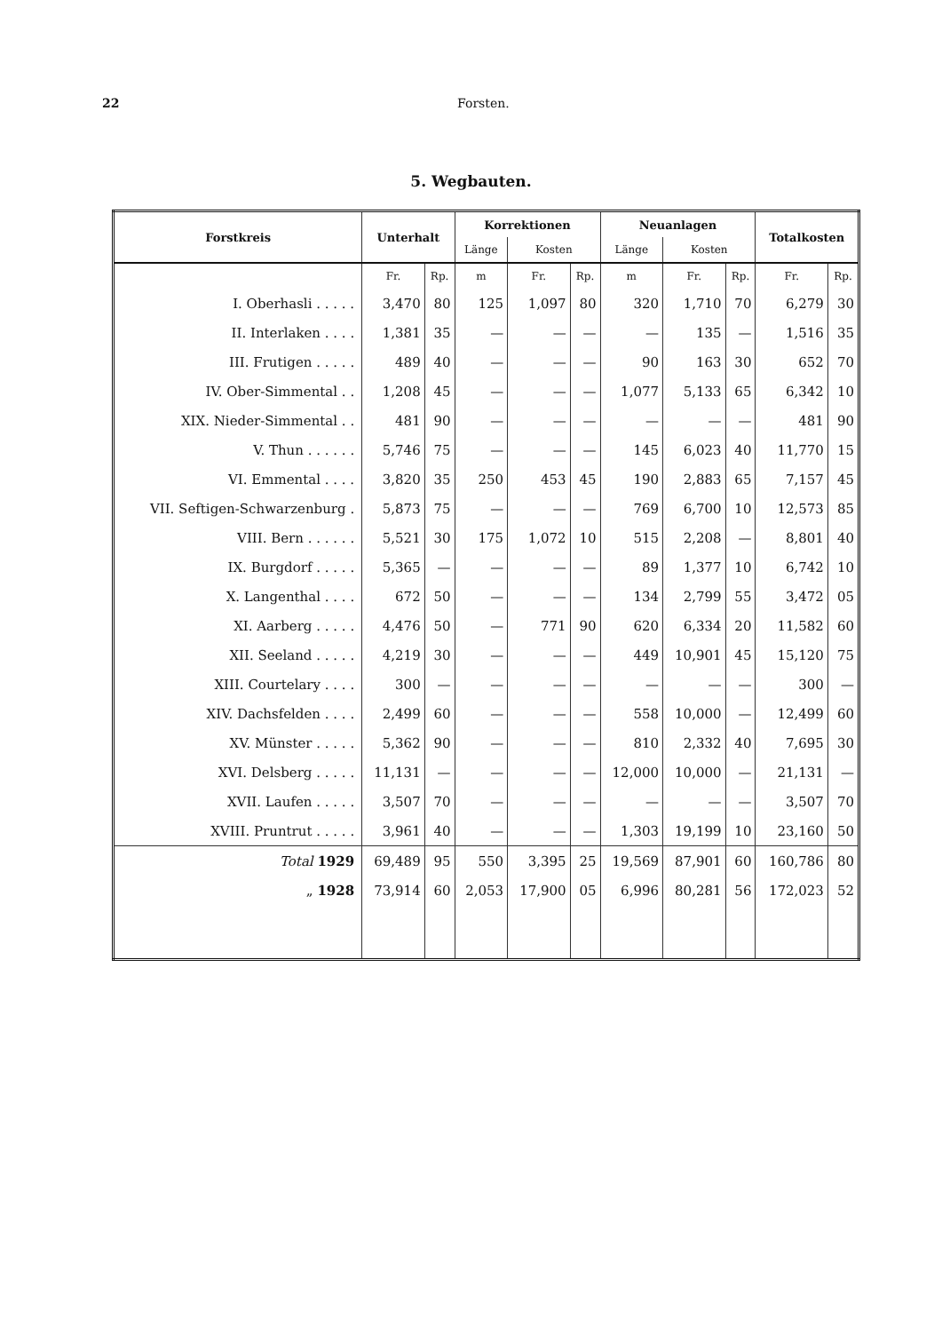22 Forsten.
5. Wegbauten.
| Forstkreis | Unterhalt | | Korrektionen | | | Neuanlagen | | | Totalkosten | |
| --- | --- | --- | --- | --- | --- | --- | --- | --- | --- | --- |
| | | | Länge | Kosten | | Länge | Kosten | | | |
| | Fr. | Rp. | m | Fr. | Rp. | m | Fr. | Rp. | Fr. | Rp. |
| I. Oberhasli . . . . . | 3,470 | 80 | 125 | 1,097 | 80 | 320 | 1,710 | 70 | 6,279 | 30 |
| II. Interlaken . . . . | 1,381 | 35 | — | — | — | — | 135 | — | 1,516 | 35 |
| III. Frutigen . . . . . | 489 | 40 | — | — | — | 90 | 163 | 30 | 652 | 70 |
| IV. Ober-Simmental . . | 1,208 | 45 | — | — | — | 1,077 | 5,133 | 65 | 6,342 | 10 |
| XIX. Nieder-Simmental . . | 481 | 90 | — | — | — | — | — | — | 481 | 90 |
| V. Thun . . . . . . | 5,746 | 75 | — | — | — | 145 | 6,023 | 40 | 11,770 | 15 |
| VI. Emmental . . . . | 3,820 | 35 | 250 | 453 | 45 | 190 | 2,883 | 65 | 7,157 | 45 |
| VII. Seftigen-Schwarzenburg . | 5,873 | 75 | — | — | — | 769 | 6,700 | 10 | 12,573 | 85 |
| VIII. Bern . . . . . . | 5,521 | 30 | 175 | 1,072 | 10 | 515 | 2,208 | — | 8,801 | 40 |
| IX. Burgdorf . . . . . | 5,365 | — | — | — | — | 89 | 1,377 | 10 | 6,742 | 10 |
| X. Langenthal . . . . | 672 | 50 | — | — | — | 134 | 2,799 | 55 | 3,472 | 05 |
| XI. Aarberg . . . . . | 4,476 | 50 | — | 771 | 90 | 620 | 6,334 | 20 | 11,582 | 60 |
| XII. Seeland . . . . . | 4,219 | 30 | — | — | — | 449 | 10,901 | 45 | 15,120 | 75 |
| XIII. Courtelary . . . . | 300 | — | — | — | — | — | — | — | 300 | — |
| XIV. Dachsfelden . . . . | 2,499 | 60 | — | — | — | 558 | 10,000 | — | 12,499 | 60 |
| XV. Münster . . . . . | 5,362 | 90 | — | — | — | 810 | 2,332 | 40 | 7,695 | 30 |
| XVI. Delsberg . . . . . | 11,131 | — | — | — | — | 12,000 | 10,000 | — | 21,131 | — |
| XVII. Laufen . . . . . | 3,507 | 70 | — | — | — | — | — | — | 3,507 | 70 |
| XVIII. Pruntrut . . . . . | 3,961 | 40 | — | — | — | 1,303 | 19,199 | 10 | 23,160 | 50 |
| Total 1929 | 69,489 | 95 | 550 | 3,395 | 25 | 19,569 | 87,901 | 60 | 160,786 | 80 |
| „ 1928 | 73,914 | 60 | 2,053 | 17,900 | 05 | 6,996 | 80,281 | 56 | 172,023 | 52 |